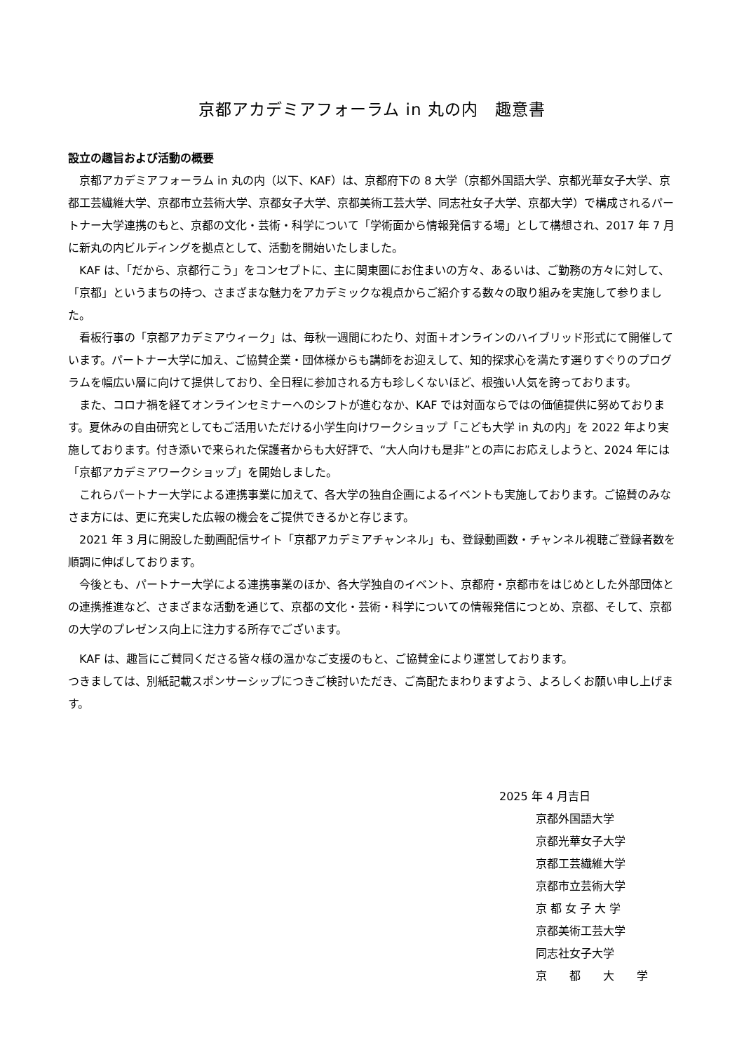京都アカデミアフォーラム in 丸の内　趣意書
設立の趣旨および活動の概要
京都アカデミアフォーラム in 丸の内（以下、KAF）は、京都府下の 8 大学（京都外国語大学、京都光華女子大学、京都工芸繊維大学、京都市立芸術大学、京都女子大学、京都美術工芸大学、同志社女子大学、京都大学）で構成されるパートナー大学連携のもと、京都の文化・芸術・科学について「学術面から情報発信する場」として構想され、2017 年 7 月に新丸の内ビルディングを拠点として、活動を開始いたしました。
KAF は、「だから、京都行こう」をコンセプトに、主に関東圏にお住まいの方々、あるいは、ご勤務の方々に対して、「京都」というまちの持つ、さまざまな魅力をアカデミックな視点からご紹介する数々の取り組みを実施して参りました。
看板行事の「京都アカデミアウィーク」は、毎秋一週間にわたり、対面＋オンラインのハイブリッド形式にて開催しています。パートナー大学に加え、ご協賛企業・団体様からも講師をお迎えして、知的探求心を満たす選りすぐりのプログラムを幅広い層に向けて提供しており、全日程に参加される方も珍しくないほど、根強い人気を誇っております。
また、コロナ禍を経てオンラインセミナーへのシフトが進むなか、KAF では対面ならではの価値提供に努めております。夏休みの自由研究としてもご活用いただける小学生向けワークショップ「こども大学 in 丸の内」を 2022 年より実施しております。付き添いで来られた保護者からも大好評で、“大人向けも是非”との声にお応えしようと、2024 年には「京都アカデミアワークショップ」を開始しました。
これらパートナー大学による連携事業に加えて、各大学の独自企画によるイベントも実施しております。ご協賛のみなさま方には、更に充実した広報の機会をご提供できるかと存じます。
2021 年 3 月に開設した動画配信サイト「京都アカデミアチャンネル」も、登録動画数・チャンネル視聴ご登録者数を順調に伸ばしております。
今後とも、パートナー大学による連携事業のほか、各大学独自のイベント、京都府・京都市をはじめとした外部団体との連携推進など、さまざまな活動を通じて、京都の文化・芸術・科学についての情報発信につとめ、京都、そして、京都の大学のプレゼンス向上に注力する所存でございます。
KAF は、趣旨にご賛同くださる皆々様の温かなご支援のもと、ご協賛金により運営しております。
つきましては、別紙記載スポンサーシップにつきご検討いただき、ご高配たまわりますよう、よろしくお願い申し上げます。
2025 年 4 月吉日
京都外国語大学
京都光華女子大学
京都工芸繊維大学
京都市立芸術大学
京 都 女 子 大 学
京都美術工芸大学
同志社女子大学
京　　都　　大　　学